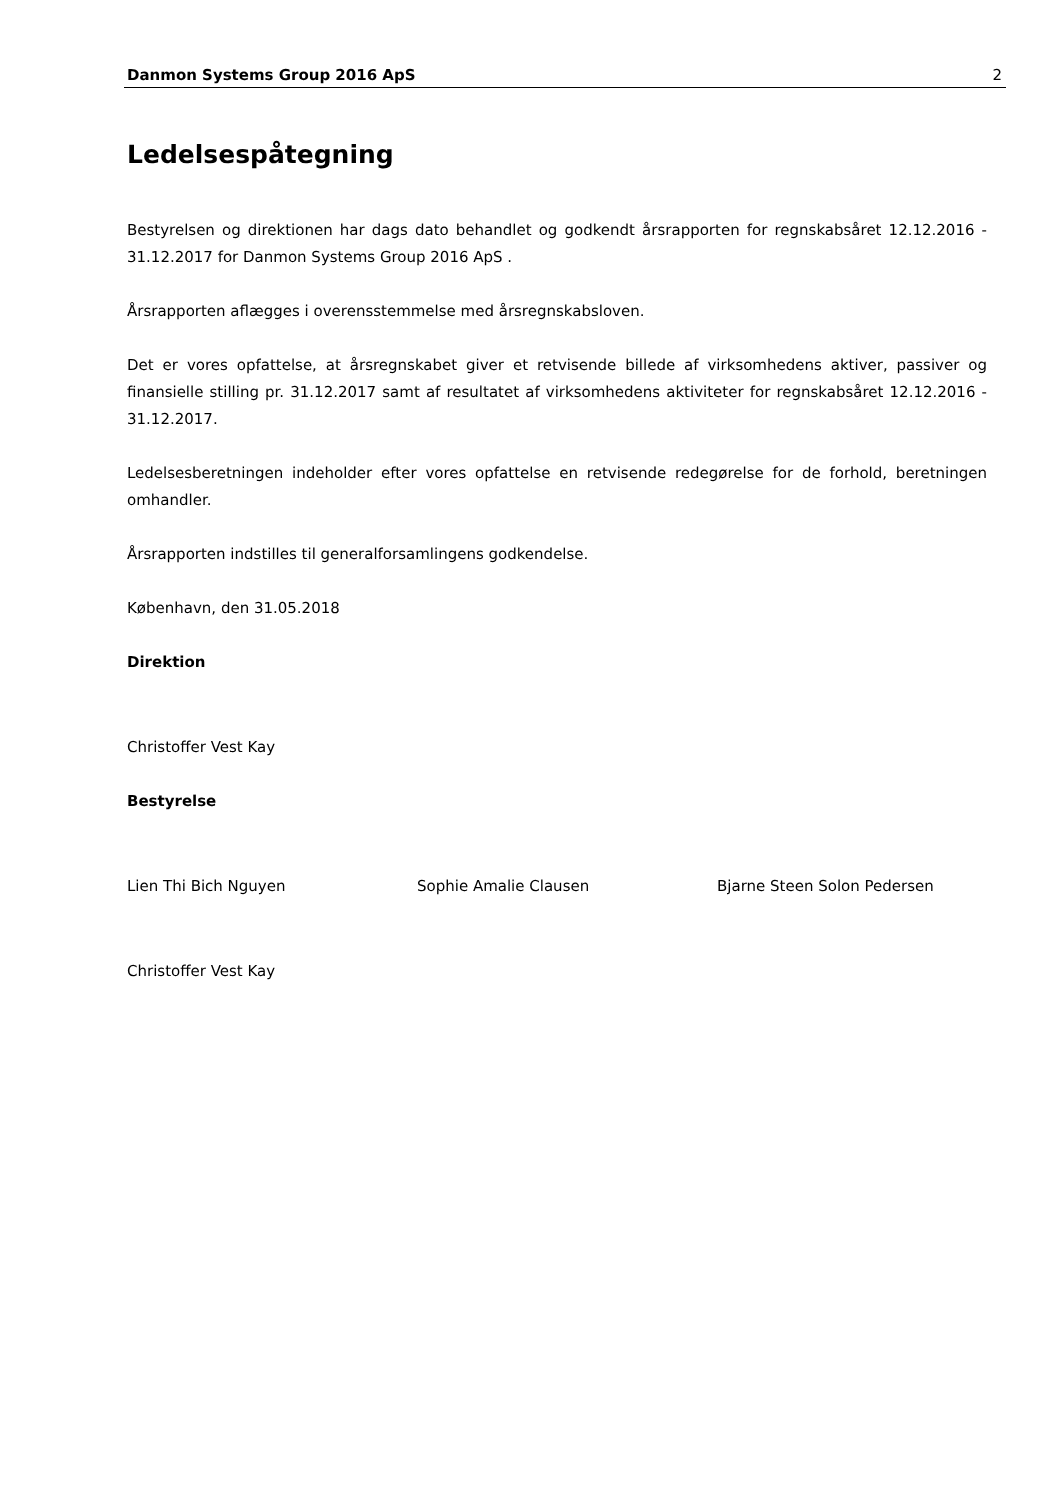Danmon Systems Group 2016 ApS 2
Ledelsespåtegning
Bestyrelsen og direktionen har dags dato behandlet og godkendt årsrapporten for regnskabsåret 12.12.2016 - 31.12.2017 for Danmon Systems Group 2016 ApS .
Årsrapporten aflægges i overensstemmelse med årsregnskabsloven.
Det er vores opfattelse, at årsregnskabet giver et retvisende billede af virksomhedens aktiver, passiver og finansielle stilling pr. 31.12.2017 samt af resultatet af virksomhedens aktiviteter for regnskabsåret 12.12.2016 - 31.12.2017.
Ledelsesberetningen indeholder efter vores opfattelse en retvisende redegørelse for de forhold, beretningen omhandler.
Årsrapporten indstilles til generalforsamlingens godkendelse.
København, den 31.05.2018
Direktion
Christoffer Vest Kay
Bestyrelse
Lien Thi Bich Nguyen Sophie Amalie Clausen Bjarne Steen Solon Pedersen
Christoffer Vest Kay